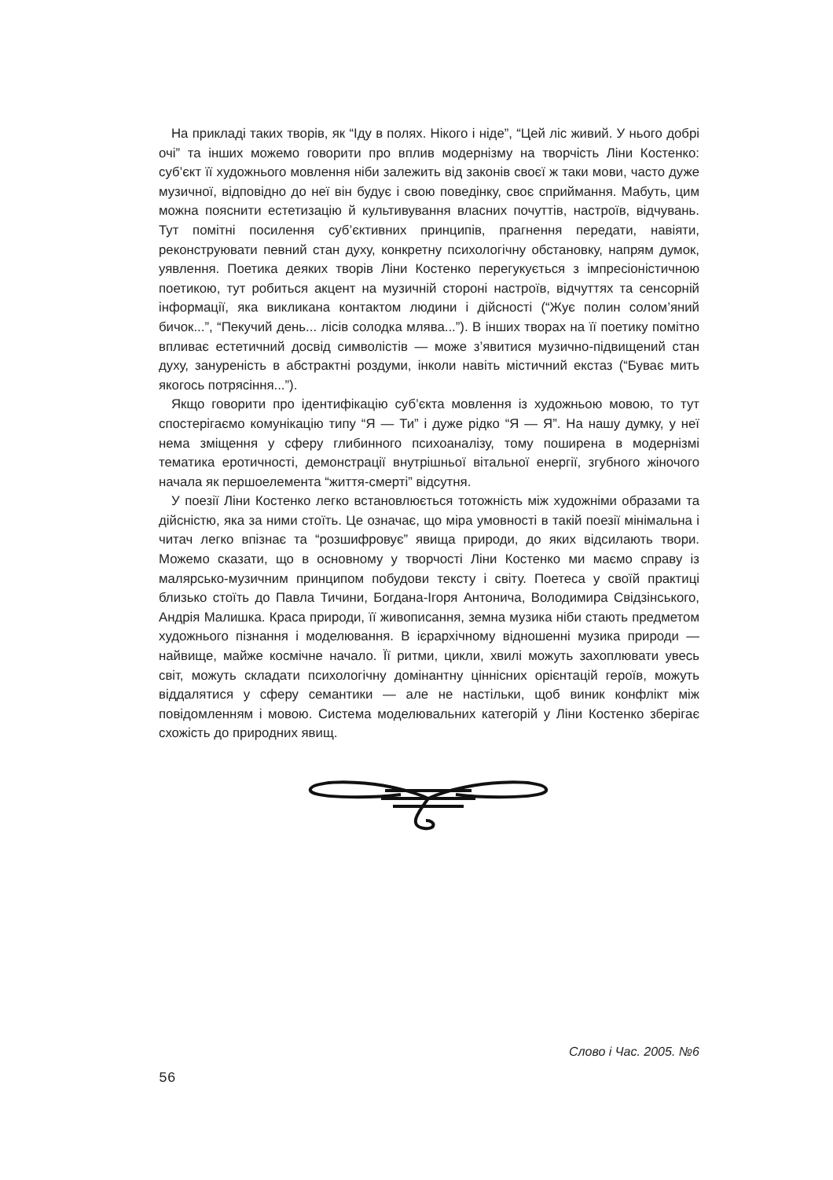На прикладі таких творів, як “Іду в полях. Нікого і ніде”, “Цей ліс живий. У нього добрі очі” та інших можемо говорити про вплив модернізму на творчість Ліни Костенко: суб’єкт її художнього мовлення ніби залежить від законів своєї ж таки мови, часто дуже музичної, відповідно до неї він будує і свою поведінку, своє сприймання. Мабуть, цим можна пояснити естетизацію й культивування власних почуттів, настроїв, відчувань. Тут помітні посилення суб’єктивних принципів, прагнення передати, навіяти, реконструювати певний стан духу, конкретну психологічну обстановку, напрям думок, уявлення. Поетика деяких творів Ліни Костенко перегукується з імпресіоністичною поетикою, тут робиться акцент на музичній стороні настроїв, відчуттях та сенсорній інформації, яка викликана контактом людини і дійсності (“Жує полин солом’яний бичок...”, “Пекучий день... лісів солодка млява...”). В інших творах на її поетику помітно впливає естетичний досвід символістів — може з’явитися музично-підвищений стан духу, зануреність в абстрактні роздуми, інколи навіть містичний екстаз (“Буває мить якогось потрясіння...”).
Якщо говорити про ідентифікацію суб’єкта мовлення із художньою мовою, то тут спостерігаємо комунікацію типу “Я — Ти” і дуже рідко “Я — Я”. На нашу думку, у неї нема зміщення у сферу глибинного психоаналізу, тому поширена в модернізмі тематика еротичності, демонстрації внутрішньої вітальної енергії, згубного жіночого начала як першоелемента “життя-смерті” відсутня.
У поезії Ліни Костенко легко встановлюється тотожність між художніми образами та дійсністю, яка за ними стоїть. Це означає, що міра умовності в такій поезії мінімальна і читач легко впізнає та “розшифровує” явища природи, до яких відсилають твори. Можемо сказати, що в основному у творчості Ліни Костенко ми маємо справу із малярсько-музичним принципом побудови тексту і світу. Поетеса у своїй практиці близько стоїть до Павла Тичини, Богдана-Ігоря Антонича, Володимира Свідзінського, Андрія Малишка. Краса природи, її живописання, земна музика ніби стають предметом художнього пізнання і моделювання. В ієрархічному відношенні музика природи — найвище, майже космічне начало. Її ритми, цикли, хвилі можуть захоплювати увесь світ, можуть складати психологічну домінантну ціннісних орієнтацій героїв, можуть віддалятися у сферу семантики — але не настільки, щоб виник конфлікт між повідомленням і мовою. Система моделювальних категорій у Ліни Костенко зберігає схожість до природних явищ.
Слово і Час. 2005. №6
56